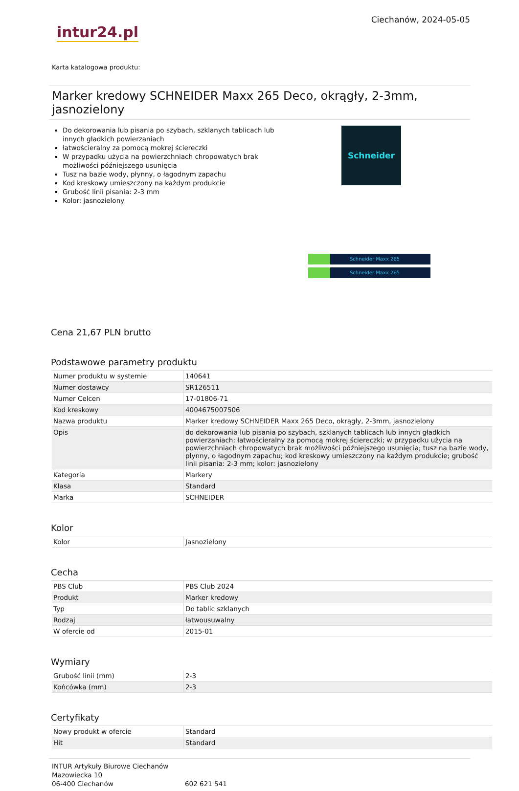intur24.pl
Ciechanów, 2024-05-05
Karta katalogowa produktu:
Marker kredowy SCHNEIDER Maxx 265 Deco, okrągły, 2-3mm, jasnozielony
Do dekorowania lub pisania po szybach, szklanych tablicach lub innych gładkich powierzaniach
łatwościeralny za pomocą mokrej ściereczki
W przypadku użycia na powierzchniach chropowatych brak możliwości późniejszego usunięcia
Tusz na bazie wody, płynny, o łagodnym zapachu
Kod kreskowy umieszczony na każdym produkcie
Grubość linii pisania: 2-3 mm
Kolor: jasnozielony
Schneider
Schneider Maxx 265
Schneider Maxx 265
Cena 21,67 PLN brutto
Podstawowe parametry produktu
| Numer produktu w systemie | 140641 |
| Numer dostawcy | SR126511 |
| Numer Celcen | 17-01806-71 |
| Kod kreskowy | 4004675007506 |
| Nazwa produktu | Marker kredowy SCHNEIDER Maxx 265 Deco, okrągły, 2-3mm, jasnozielony |
| Opis | do dekorowania lub pisania po szybach, szklanych tablicach lub innych gładkich powierzaniach; łatwościeralny za pomocą mokrej ściereczki; w przypadku użycia na powierzchniach chropowatych brak możliwości późniejszego usunięcia; tusz na bazie wody, płynny, o łagodnym zapachu; kod kreskowy umieszczony na każdym produkcie; grubość linii pisania: 2-3 mm; kolor: jasnozielony |
| Kategoria | Markery |
| Klasa | Standard |
| Marka | SCHNEIDER |
Kolor
| Kolor | Jasnozielony |
Cecha
| PBS Club | PBS Club 2024 |
| Produkt | Marker kredowy |
| Typ | Do tablic szklanych |
| Rodzaj | łatwousuwalny |
| W ofercie od | 2015-01 |
Wymiary
| Grubość linii (mm) | 2-3 |
| Końcówka (mm) | 2-3 |
Certyfikaty
| Nowy produkt w ofercie | Standard |
| Hit | Standard |
INTUR Artykuły Biurowe Ciechanów
Mazowiecka 10
06-400 Ciechanów
602 621 541